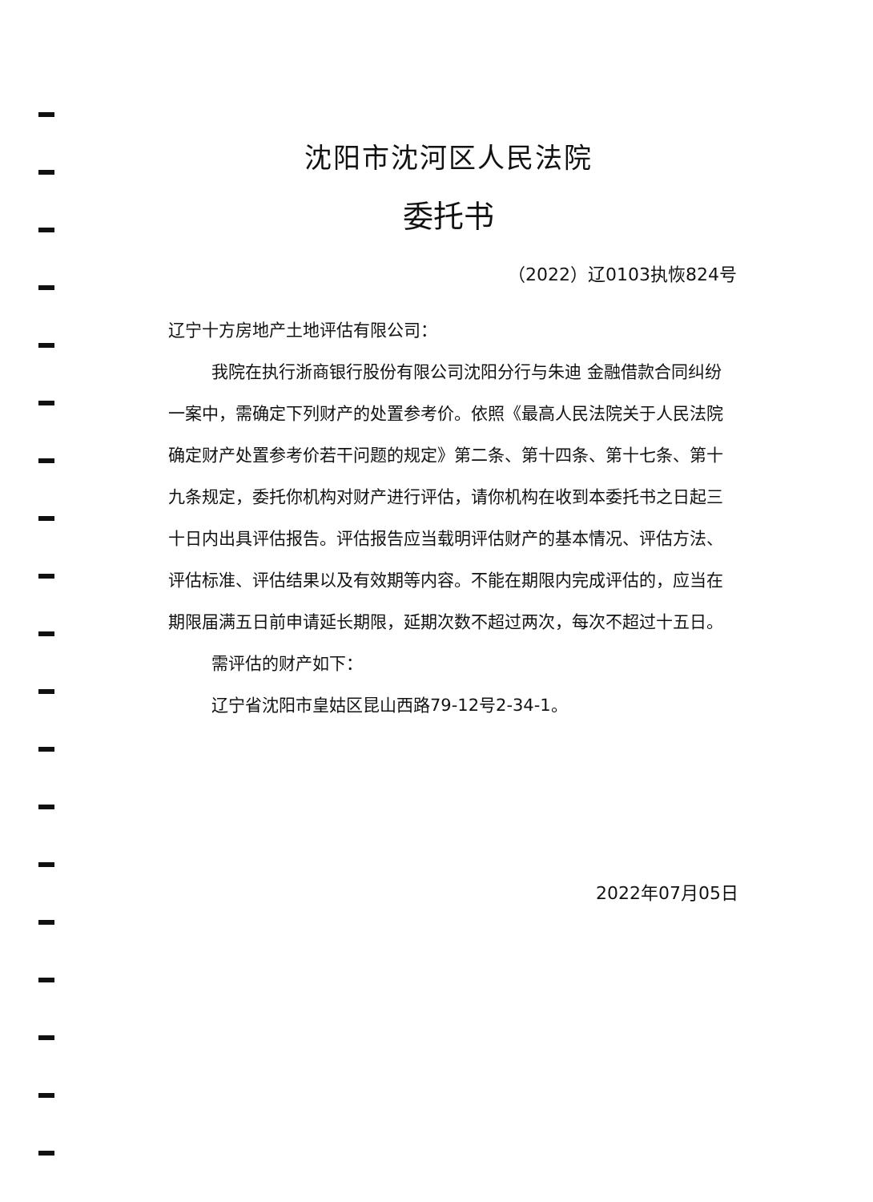沈阳市沈河区人民法院
委托书
（2022）辽0103执恢824号
辽宁十方房地产土地评估有限公司：
我院在执行浙商银行股份有限公司沈阳分行与朱迪 金融借款合同纠纷一案中，需确定下列财产的处置参考价。依照《最高人民法院关于人民法院确定财产处置参考价若干问题的规定》第二条、第十四条、第十七条、第十九条规定，委托你机构对财产进行评估，请你机构在收到本委托书之日起三十日内出具评估报告。评估报告应当载明评估财产的基本情况、评估方法、评估标准、评估结果以及有效期等内容。不能在期限内完成评估的，应当在期限届满五日前申请延长期限，延期次数不超过两次，每次不超过十五日。
需评估的财产如下：
辽宁省沈阳市皇姑区昆山西路79-12号2-34-1。
2022年07月05日